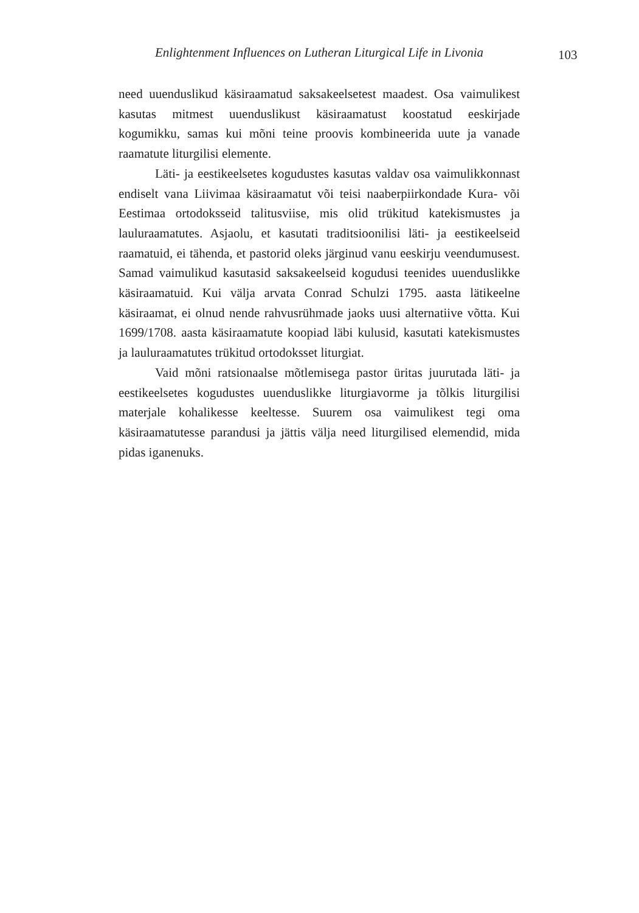Enlightenment Influences on Lutheran Liturgical Life in Livonia 103
need uuenduslikud käsiraamatud saksakeelsetest maadest. Osa vaimulikest kasutas mitmest uuenduslikust käsiraamatust koostatud eeskirjade kogumikku, samas kui mõni teine proovis kombineerida uute ja vanade raamatute liturgilisi elemente.
Läti- ja eestikeelsetes kogudustes kasutas valdav osa vaimulikkonnast endiselt vana Liivimaa käsiraamatut või teisi naaberpiirkondade Kura- või Eestimaa ortodoksseid talitusviise, mis olid trükitud katekismustes ja lauluraamatutes. Asjaolu, et kasutati traditsioonilisi läti- ja eestikeelseid raamatuid, ei tähenda, et pastorid oleks järginud vanu eeskirju veendumusest. Samad vaimulikud kasutasid saksakeelseid kogudusi teenides uuenduslikke käsiraamatuid. Kui välja arvata Conrad Schulzi 1795. aasta lätikeelne käsiraamat, ei olnud nende rahvusrühmade jaoks uusi alternatiive võtta. Kui 1699/1708. aasta käsiraamatute koopiad läbi kulusid, kasutati katekismustes ja lauluraamatutes trükitud ortodoksset liturgiat.
Vaid mõni ratsionaalse mõtlemisega pastor üritas juurutada läti- ja eestikeelsetes kogudustes uuenduslikke liturgiavorme ja tõlkis liturgilisi materjale kohalikesse keeltesse. Suurem osa vaimulikest tegi oma käsiraamatutesse parandusi ja jättis välja need liturgilised elemendid, mida pidas iganenuks.